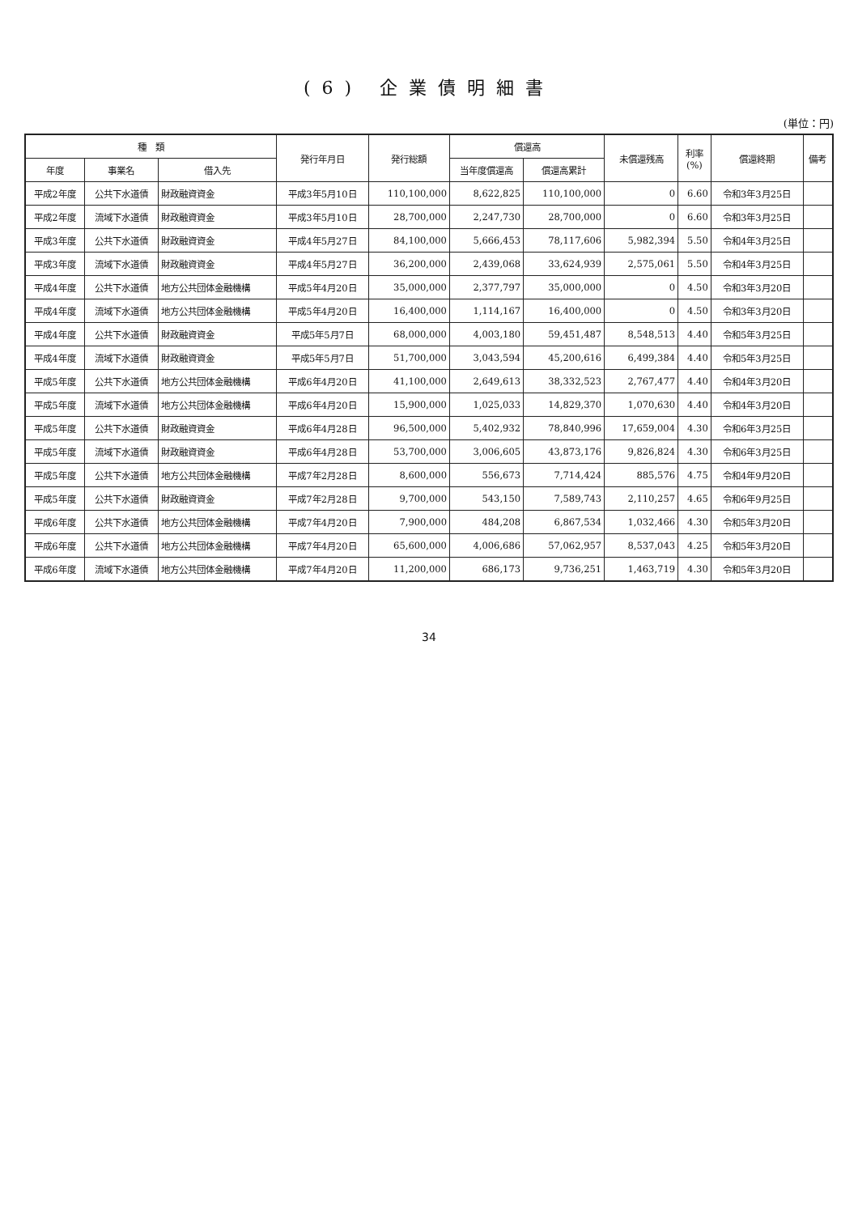(6) 企業債明細書
(単位：円)
| 種 類 | | | 発行年月日 | 発行総額 | 償還高 | | 未償還残高 | 利率 (%) | 償還終期 | 備考 |
| --- | --- | --- | --- | --- | --- | --- | --- | --- | --- | --- |
| 年度 | 事業名 | 借入先 | | | 当年度償還高 | 償還高累計 | | | | |
| 平成2年度 | 公共下水道債 | 財政融資資金 | 平成3年5月10日 | 110,100,000 | 8,622,825 | 110,100,000 | 0 | 6.60 | 令和3年3月25日 | |
| 平成2年度 | 流域下水道債 | 財政融資資金 | 平成3年5月10日 | 28,700,000 | 2,247,730 | 28,700,000 | 0 | 6.60 | 令和3年3月25日 | |
| 平成3年度 | 公共下水道債 | 財政融資資金 | 平成4年5月27日 | 84,100,000 | 5,666,453 | 78,117,606 | 5,982,394 | 5.50 | 令和4年3月25日 | |
| 平成3年度 | 流域下水道債 | 財政融資資金 | 平成4年5月27日 | 36,200,000 | 2,439,068 | 33,624,939 | 2,575,061 | 5.50 | 令和4年3月25日 | |
| 平成4年度 | 公共下水道債 | 地方公共団体金融機構 | 平成5年4月20日 | 35,000,000 | 2,377,797 | 35,000,000 | 0 | 4.50 | 令和3年3月20日 | |
| 平成4年度 | 流域下水道債 | 地方公共団体金融機構 | 平成5年4月20日 | 16,400,000 | 1,114,167 | 16,400,000 | 0 | 4.50 | 令和3年3月20日 | |
| 平成4年度 | 公共下水道債 | 財政融資資金 | 平成5年5月7日 | 68,000,000 | 4,003,180 | 59,451,487 | 8,548,513 | 4.40 | 令和5年3月25日 | |
| 平成4年度 | 流域下水道債 | 財政融資資金 | 平成5年5月7日 | 51,700,000 | 3,043,594 | 45,200,616 | 6,499,384 | 4.40 | 令和5年3月25日 | |
| 平成5年度 | 公共下水道債 | 地方公共団体金融機構 | 平成6年4月20日 | 41,100,000 | 2,649,613 | 38,332,523 | 2,767,477 | 4.40 | 令和4年3月20日 | |
| 平成5年度 | 流域下水道債 | 地方公共団体金融機構 | 平成6年4月20日 | 15,900,000 | 1,025,033 | 14,829,370 | 1,070,630 | 4.40 | 令和4年3月20日 | |
| 平成5年度 | 公共下水道債 | 財政融資資金 | 平成6年4月28日 | 96,500,000 | 5,402,932 | 78,840,996 | 17,659,004 | 4.30 | 令和6年3月25日 | |
| 平成5年度 | 流域下水道債 | 財政融資資金 | 平成6年4月28日 | 53,700,000 | 3,006,605 | 43,873,176 | 9,826,824 | 4.30 | 令和6年3月25日 | |
| 平成5年度 | 公共下水道債 | 地方公共団体金融機構 | 平成7年2月28日 | 8,600,000 | 556,673 | 7,714,424 | 885,576 | 4.75 | 令和4年9月20日 | |
| 平成5年度 | 公共下水道債 | 財政融資資金 | 平成7年2月28日 | 9,700,000 | 543,150 | 7,589,743 | 2,110,257 | 4.65 | 令和6年9月25日 | |
| 平成6年度 | 公共下水道債 | 地方公共団体金融機構 | 平成7年4月20日 | 7,900,000 | 484,208 | 6,867,534 | 1,032,466 | 4.30 | 令和5年3月20日 | |
| 平成6年度 | 公共下水道債 | 地方公共団体金融機構 | 平成7年4月20日 | 65,600,000 | 4,006,686 | 57,062,957 | 8,537,043 | 4.25 | 令和5年3月20日 | |
| 平成6年度 | 流域下水道債 | 地方公共団体金融機構 | 平成7年4月20日 | 11,200,000 | 686,173 | 9,736,251 | 1,463,719 | 4.30 | 令和5年3月20日 | |
34